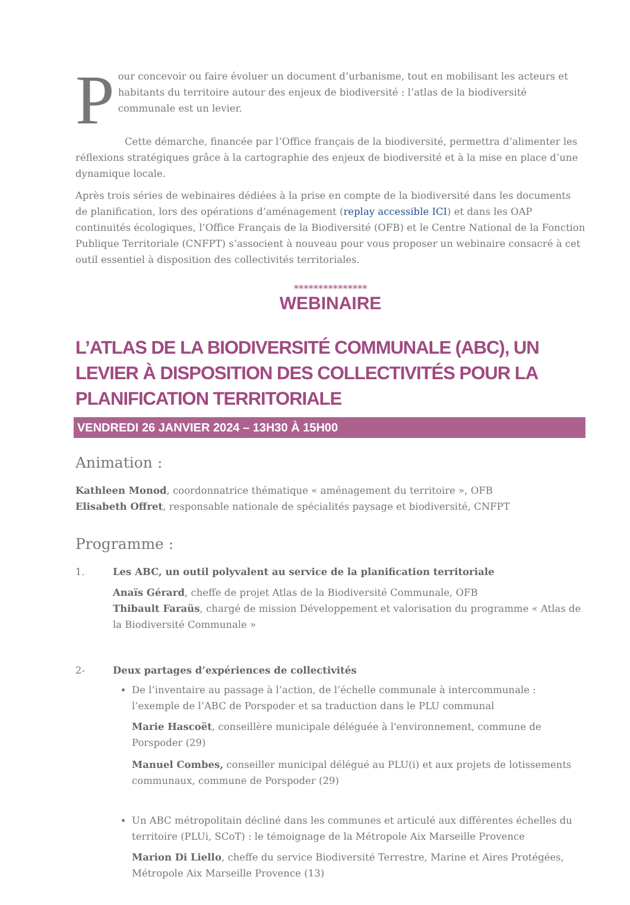Pour concevoir ou faire évoluer un document d’urbanisme, tout en mobilisant les acteurs et habitants du territoire autour des enjeux de biodiversité : l’atlas de la biodiversité communale est un levier.
Cette démarche, financée par l’Office français de la biodiversité, permettra d’alimenter les réflexions stratégiques grâce à la cartographie des enjeux de biodiversité et à la mise en place d’une dynamique locale.
Après trois séries de webinaires dédiées à la prise en compte de la biodiversité dans les documents de planification, lors des opérations d’aménagement (replay accessible ICI) et dans les OAP continuités écologiques, l’Office Français de la Biodiversité (OFB) et le Centre National de la Fonction Publique Territoriale (CNFPT) s’associent à nouveau pour vous proposer un webinaire consacré à cet outil essentiel à disposition des collectivités territoriales.
***************
WEBINAIRE
L’ATLAS DE LA BIODIVERSITÉ COMMUNALE (ABC), UN LEVIER À DISPOSITION DES COLLECTIVITÉS POUR LA PLANIFICATION TERRITORIALE
VENDREDI 26 JANVIER 2024 – 13H30 À 15H00
Animation :
Kathleen Monod, coordonnatrice thématique « aménagement du territoire », OFB
Elisabeth Offret, responsable nationale de spécialités paysage et biodiversité, CNFPT
Programme :
1. Les ABC, un outil polyvalent au service de la planification territoriale
Anaïs Gérard, cheffe de projet Atlas de la Biodiversité Communale, OFB
Thibault Faraüs, chargé de mission Développement et valorisation du programme « Atlas de la Biodiversité Communale »
2- Deux partages d’expériences de collectivités
De l’inventaire au passage à l’action, de l’échelle communale à intercommunale : l’exemple de l’ABC de Porspoder et sa traduction dans le PLU communal
Marie Hascoët, conseillère municipale déléguée à l'environnement, commune de Porspoder (29)
Manuel Combes, conseiller municipal délégué au PLU(i) et aux projets de lotissements communaux, commune de Porspoder (29)
Un ABC métropolitain décliné dans les communes et articulé aux différentes échelles du territoire (PLUi, SCoT) : le témoignage de la Métropole Aix Marseille Provence
Marion Di Liello, cheffe du service Biodiversité Terrestre, Marine et Aires Protégées, Métropole Aix Marseille Provence (13)